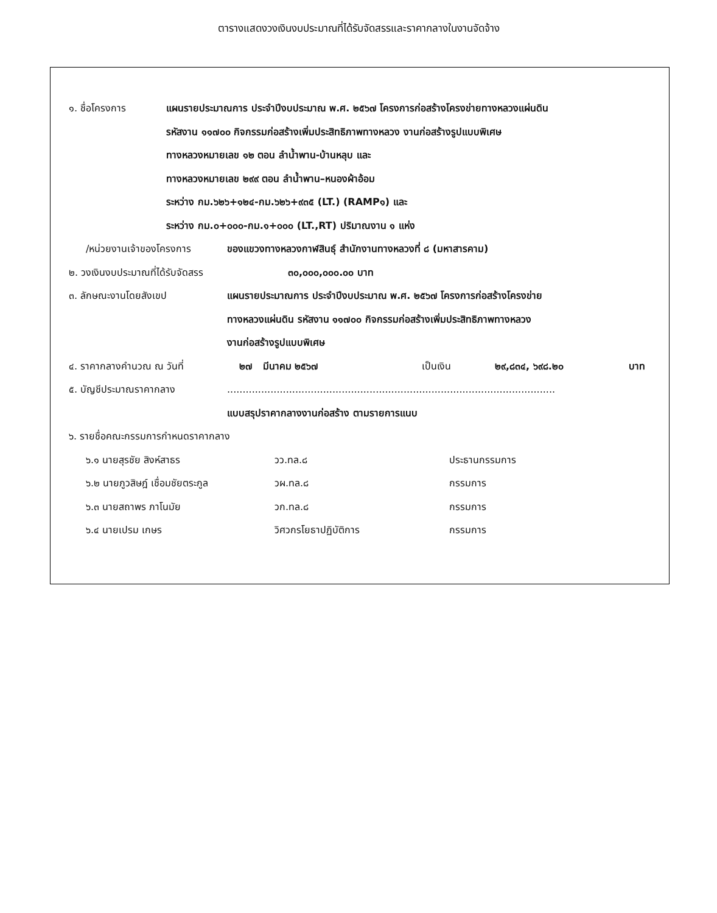ตารางแสดงวงเงินงบประมาณที่ได้รับจัดสรรและราคากลางในงานจัดจ้าง
๑. ชื่อโครงการ แผนรายประมาณการ ประจำปีงบประมาณ พ.ศ. ๒๕๖๗ โครงการก่อสร้างโครงข่ายทางหลวงแผ่นดิน
รหัสงาน ๑๑๗๐๐ กิจกรรมก่อสร้างเพิ่มประสิทธิภาพทางหลวง งานก่อสร้างรูปแบบพิเศษ
ทางหลวงหมายเลข ๑๒ ตอน ลำน้ำพาน-บ้านหลุบ และ
ทางหลวงหมายเลข ๒๙๙ ตอน ลำน้ำพาน–หนองผ้าอ้อม
ระหว่าง กม.๖๒๖+๑๒๔-กม.๖๒๖+๙๓๕ (LT.) (RAMP๑) และ
ระหว่าง กม.๐+๐๐๐-กม.๑+๐๐๐ (LT.,RT) ปริมาณงาน ๑ แห่ง
/หน่วยงานเจ้าของโครงการ ของแขวงทางหลวงกาฬสินธุ์ สำนักงานทางหลวงที่ ๘ (มหาสารคาม)
๒. วงเงินงบประมาณที่ได้รับจัดสรร ๓๐,๐๐๐,๐๐๐.๐๐ บาท
๓. ลักษณะงานโดยสังเขป แผนรายประมาณการ ประจำปีงบประมาณ พ.ศ. ๒๕๖๗ โครงการก่อสร้างโครงข่าย
ทางหลวงแผ่นดิน รหัสงาน ๑๑๗๐๐ กิจกรรมก่อสร้างเพิ่มประสิทธิภาพทางหลวง
งานก่อสร้างรูปแบบพิเศษ
๔. ราคากลางคำนวณ ณ วันที่ ๒๗ มีนาคม ๒๕๖๗ เป็นเงิน ๒๙,๘๓๔, ๖๙๘.๒๐ บาท
๕. บัญชีประมาณราคากลาง ..........................................................................................................
แบบสรุปราคากลางงานก่อสร้าง ตามรายการแนบ
๖. รายชื่อคณะกรรมการกำหนดราคากลาง
๖.๑ นายสุรชัย สิงห์สาธร วว.ทล.๘ ประธานกรรมการ
๖.๒ นายภูวสิษฎ์ เชื่อมชัยตระกูล วผ.ทล.๘ กรรมการ
๖.๓ นายสถาพร ภาโนมัย วก.ทล.๘ กรรมการ
๖.๔ นายเปรม เกษร วิศวกรโยธาปฏิบัติการ กรรมการ